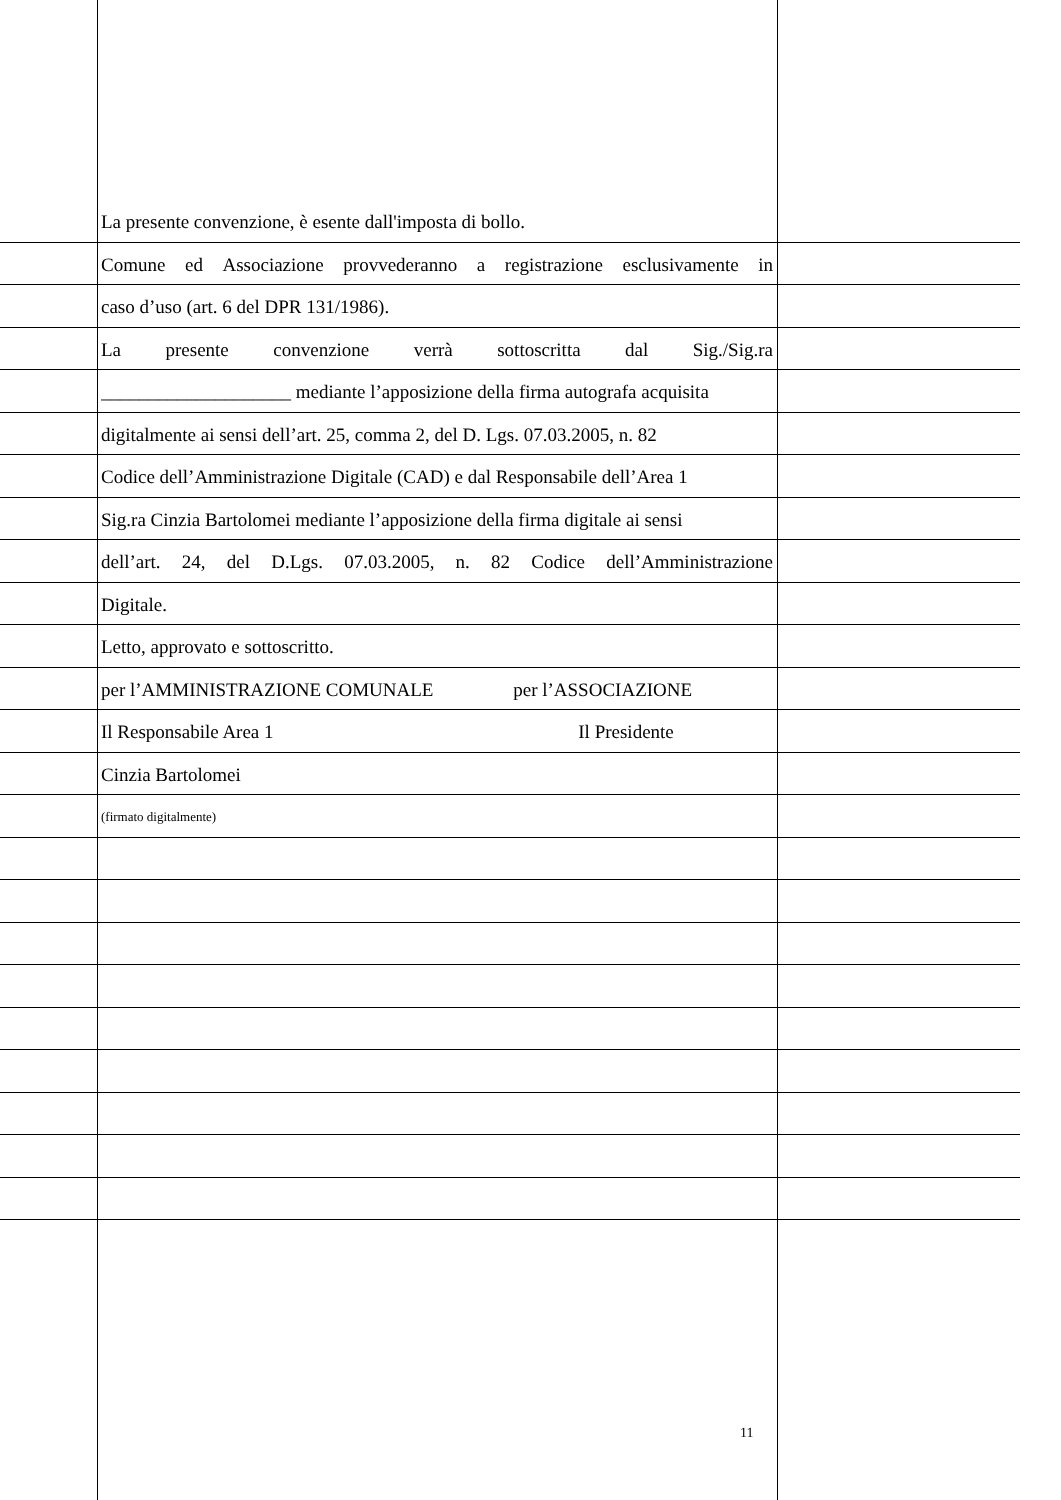La presente convenzione, è esente dall'imposta di bollo.
Comune ed Associazione provvederanno a registrazione esclusivamente in
caso d’uso (art. 6 del DPR 131/1986).
La presente convenzione verrà sottoscritta dal Sig./Sig.ra
____________________ mediante l’apposizione della firma autografa acquisita
digitalmente ai sensi dell’art. 25, comma 2, del D. Lgs. 07.03.2005, n. 82
Codice dell’Amministrazione Digitale (CAD) e dal Responsabile dell’Area 1
Sig.ra Cinzia Bartolomei mediante l’apposizione della firma digitale ai sensi
dell’art. 24, del D.Lgs. 07.03.2005, n. 82 Codice dell’Amministrazione
Digitale.
Letto, approvato e sottoscritto.
per l’AMMINISTRAZIONE COMUNALE per l’ASSOCIAZIONE
Il Responsabile Area 1 Il Presidente
Cinzia Bartolomei
(firmato digitalmente)
11